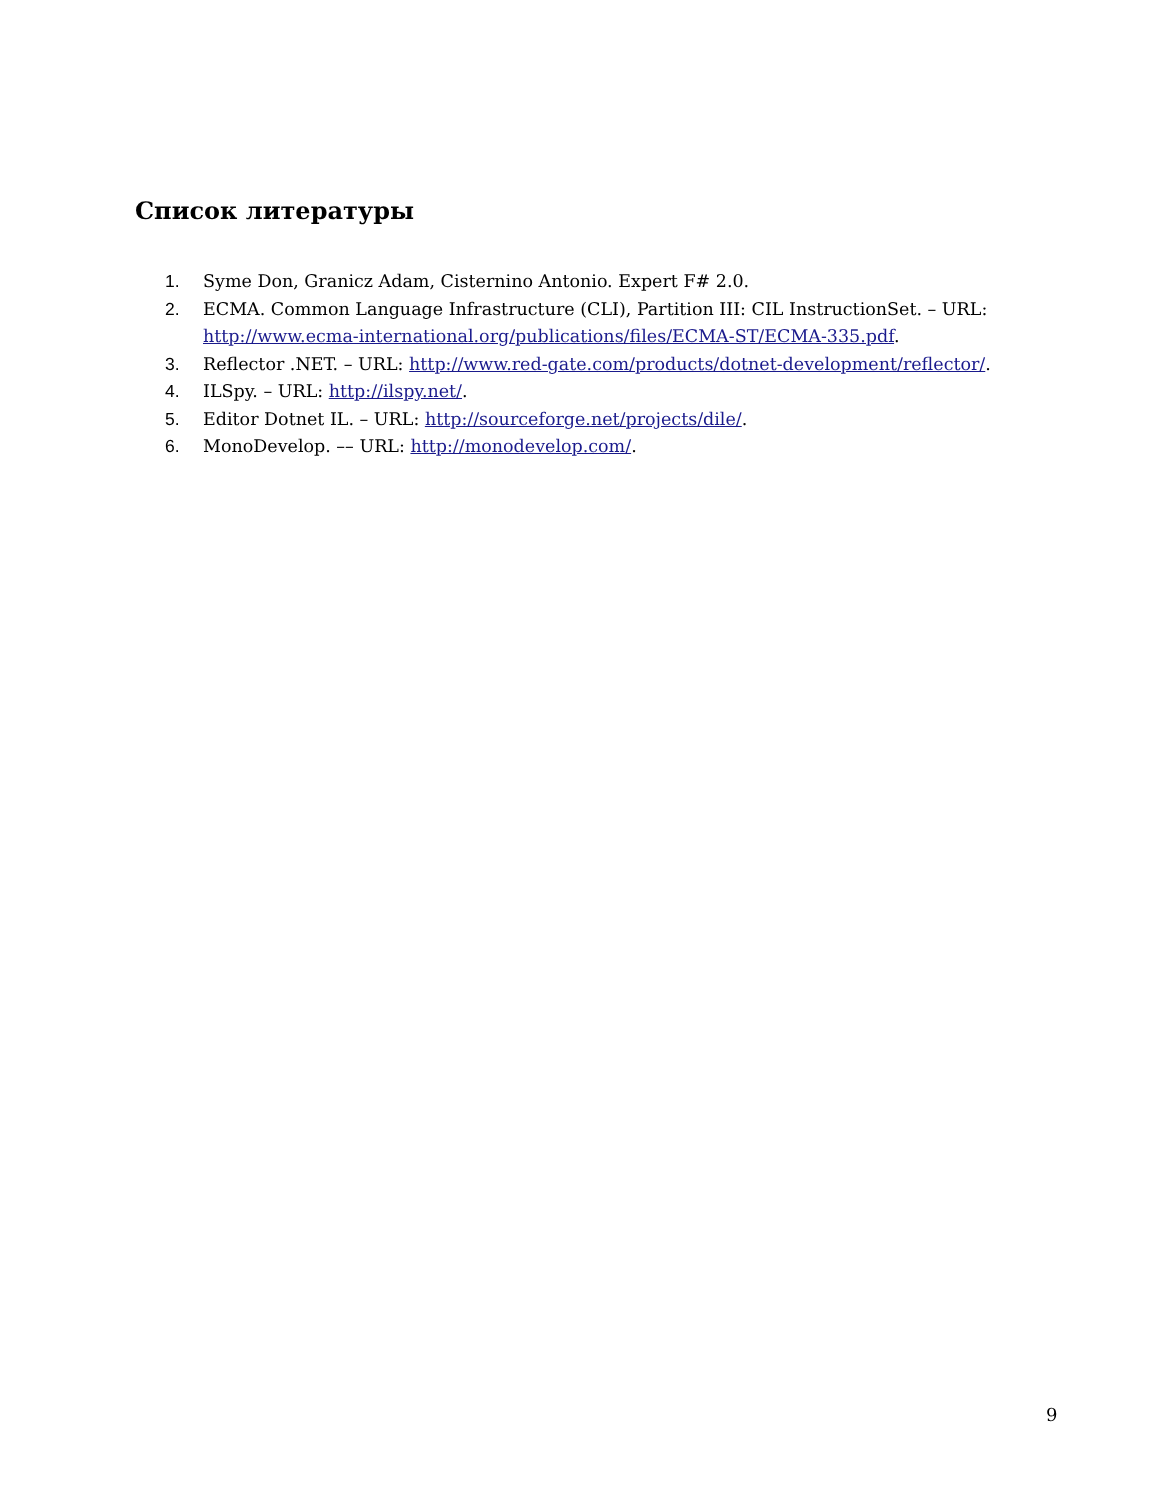Список литературы
1. Syme Don, Granicz Adam, Cisternino Antonio. Expert F# 2.0.
2. ECMA. Common Language Infrastructure (CLI), Partition III: CIL InstructionSet. – URL: http://www.ecma-international.org/publications/files/ECMA-ST/ECMA-335.pdf.
3. Reflector .NET. – URL: http://www.red-gate.com/products/dotnet-development/reflector/.
4. ILSpy. – URL: http://ilspy.net/.
5. Editor Dotnet IL. – URL: http://sourceforge.net/projects/dile/.
6. MonoDevelop. –– URL: http://monodevelop.com/.
9